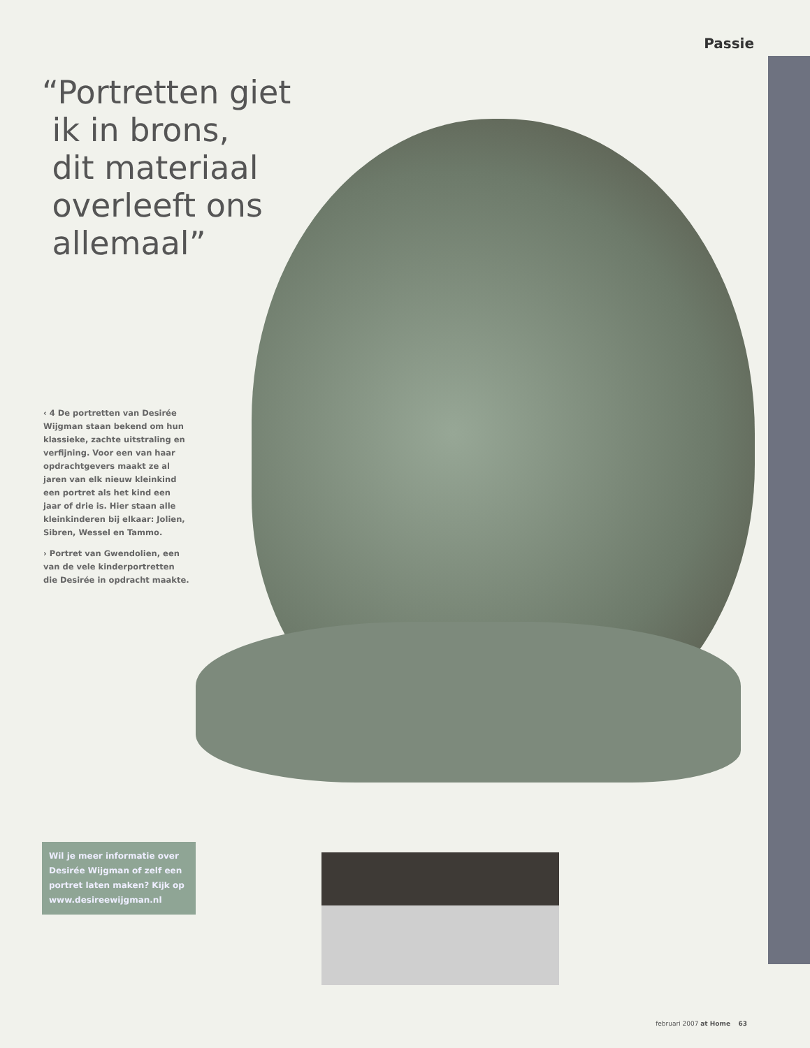Passie
“Portretten giet
ik in brons,
dit materiaal
overleeft ons
allemaal”
‹ 4 De portretten van Desirée Wijgman staan bekend om hun klassieke, zachte uitstraling en verfijning. Voor een van haar opdrachtgevers maakt ze al jaren van elk nieuw kleinkind een portret als het kind een jaar of drie is. Hier staan alle kleinkinderen bij elkaar: Jolien, Sibren, Wessel en Tammo.
› Portret van Gwendolien, een van de vele kinderportretten die Desirée in opdracht maakte.
Wil je meer informatie over Desirée Wijgman of zelf een portret laten maken? Kijk op www.desireewijgman.nl
februari 2007 at Home 63